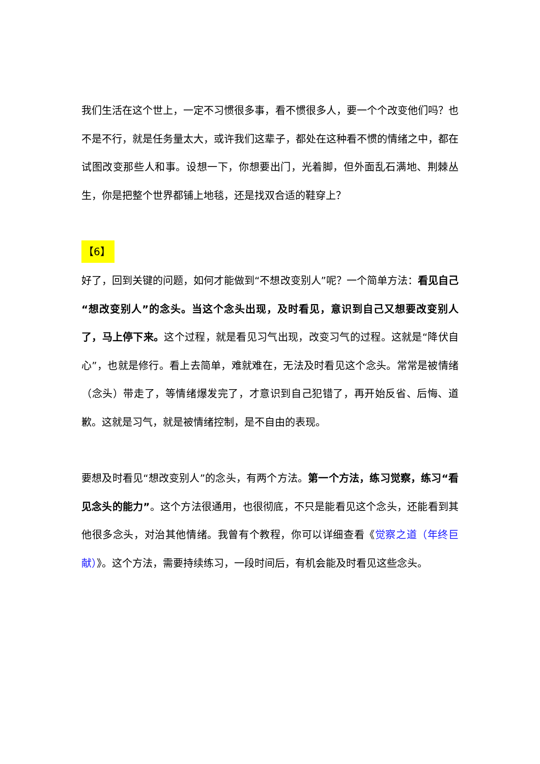我们生活在这个世上，一定不习惯很多事，看不惯很多人，要一个个改变他们吗？也不是不行，就是任务量太大，或许我们这辈子，都处在这种看不惯的情绪之中，都在试图改变那些人和事。设想一下，你想要出门，光着脚，但外面乱石满地、荆棘丛生，你是把整个世界都铺上地毯，还是找双合适的鞋穿上？
【6】
好了，回到关键的问题，如何才能做到“不想改变别人”呢？一个简单方法：看见自己“想改变别人”的念头。当这个念头出现，及时看见，意识到自己又想要改变别人了，马上停下来。这个过程，就是看见习气出现，改变习气的过程。这就是“降伏自心”，也就是修行。看上去简单，难就难在，无法及时看见这个念头。常常是被情绪（念头）带走了，等情绪爆发完了，才意识到自己犯错了，再开始反省、后悔、道歉。这就是习气，就是被情绪控制，是不自由的表现。
要想及时看见“想改变别人”的念头，有两个方法。第一个方法，练习觉察，练习“看见念头的能力”。这个方法很通用，也很彻底，不只是能看见这个念头，还能看到其他很多念头，对治其他情绪。我曾有个教程，你可以详细查看《觉察之道（年终巨献）》。这个方法，需要持续练习，一段时间后，有机会能及时看见这些念头。